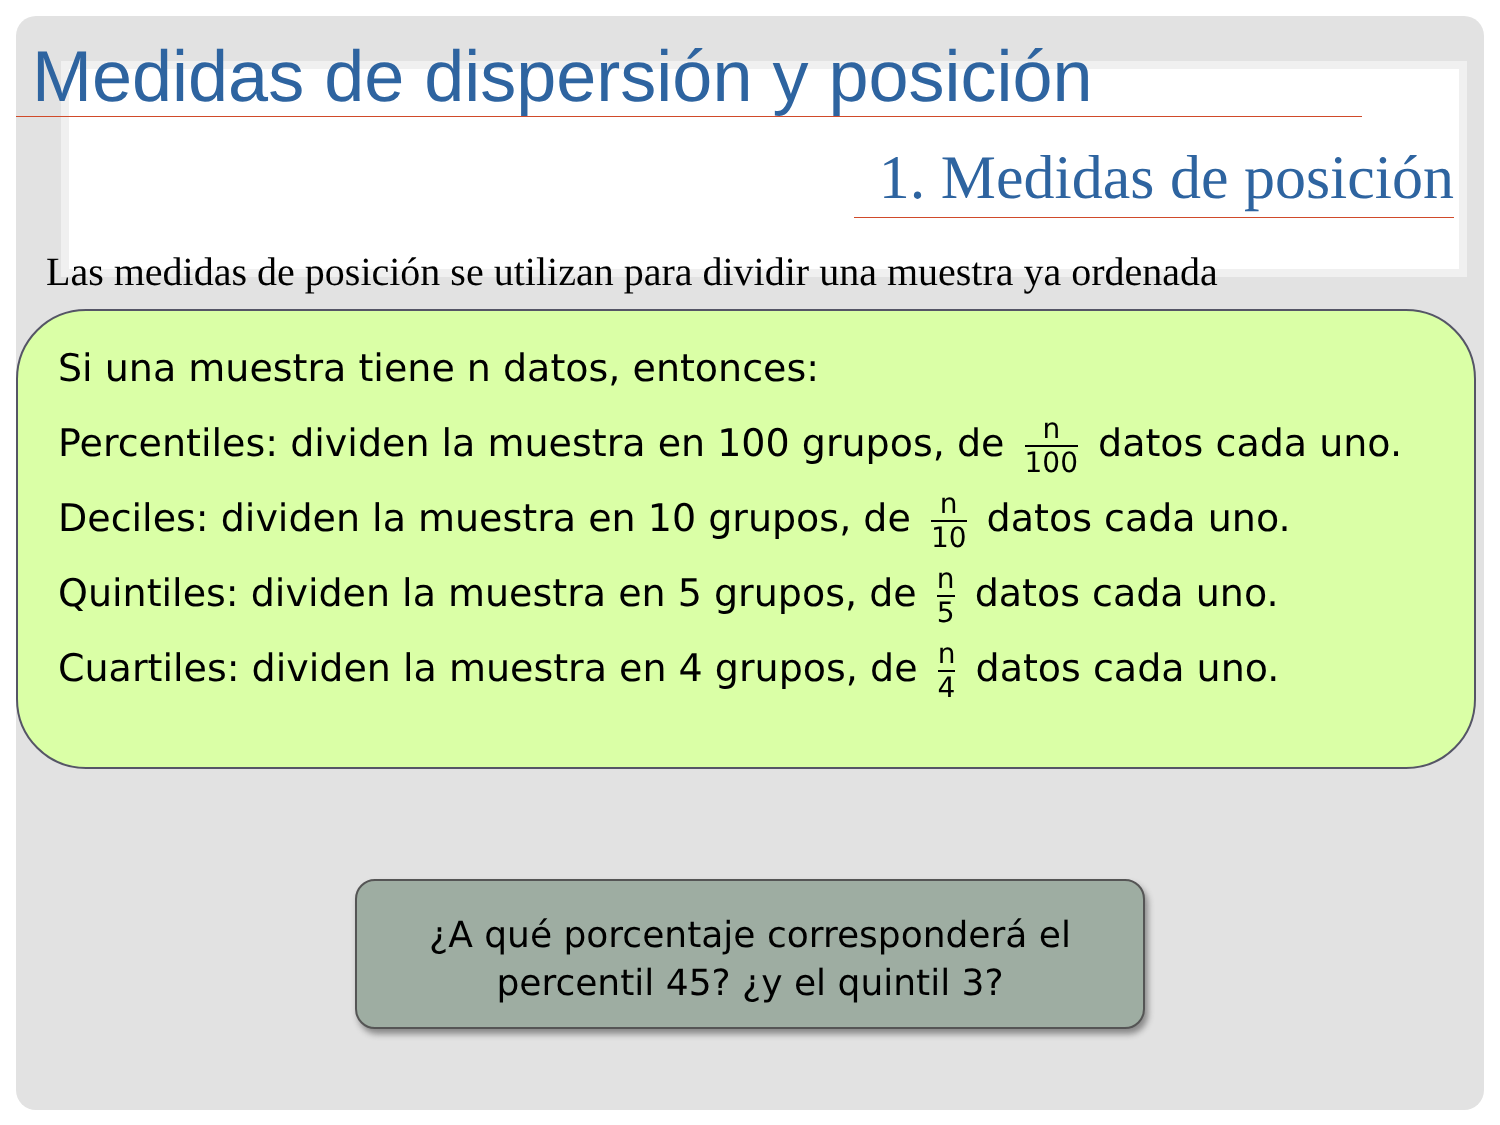Medidas de dispersión y posición
1. Medidas de posición
Las medidas de posición se utilizan para dividir una muestra ya ordenada
Si una muestra tiene n datos, entonces:
Percentiles: dividen la muestra en 100 grupos, de n 100 datos cada uno.
Deciles: dividen la muestra en 10 grupos, de n 10 datos cada uno.
Quintiles: dividen la muestra en 5 grupos, de n 5 datos cada uno.
Cuartiles: dividen la muestra en 4 grupos, de n 4 datos cada uno.
¿A qué porcentaje corresponderá el
percentil 45? ¿y el quintil 3?